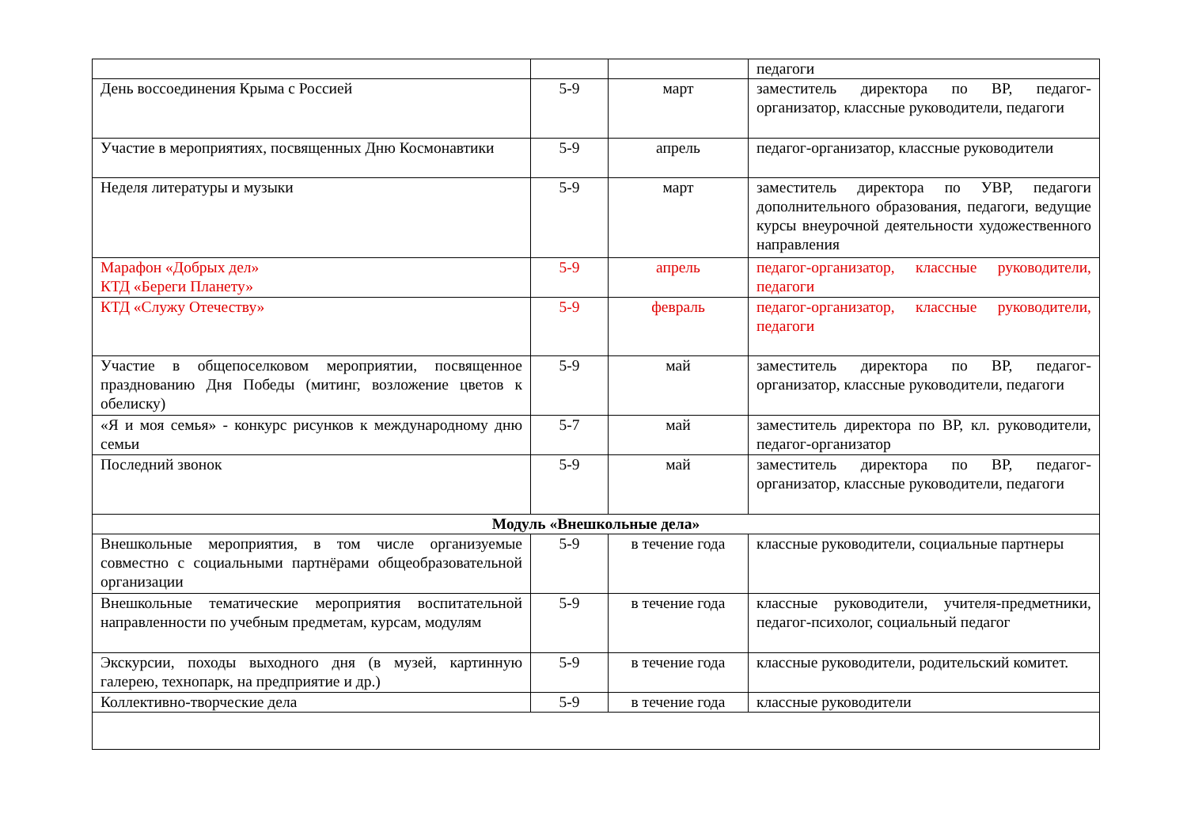| | | | педагоги |
| День воссоединения Крыма с Россией | 5-9 | март | заместитель директора по ВР, педагог-организатор, классные руководители, педагоги |
| Участие в мероприятиях, посвященных Дню Космонавтики | 5-9 | апрель | педагог-организатор, классные руководители |
| Неделя литературы и музыки | 5-9 | март | заместитель директора по УВР, педагоги дополнительного образования, педагоги, ведущие курсы внеурочной деятельности художественного направления |
| Марафон «Добрых дел» КТД «Береги Планету» | 5-9 | апрель | педагог-организатор, классные руководители, педагоги |
| КТД «Служу Отечеству» | 5-9 | февраль | педагог-организатор, классные руководители, педагоги |
| Участие в общепоселковом мероприятии, посвященное празднованию Дня Победы (митинг, возложение цветов к обелиску) | 5-9 | май | заместитель директора по ВР, педагог-организатор, классные руководители, педагоги |
| «Я и моя семья» - конкурс рисунков к международному дню семьи | 5-7 | май | заместитель директора по ВР, кл. руководители, педагог-организатор |
| Последний звонок | 5-9 | май | заместитель директора по ВР, педагог-организатор, классные руководители, педагоги |
| Модуль «Внешкольные дела» | | | |
| Внешкольные мероприятия, в том числе организуемые совместно с социальными партнёрами общеобразовательной организации | 5-9 | в течение года | классные руководители, социальные партнеры |
| Внешкольные тематические мероприятия воспитательной направленности по учебным предметам, курсам, модулям | 5-9 | в течение года | классные руководители, учителя-предметники, педагог-психолог, социальный педагог |
| Экскурсии, походы выходного дня (в музей, картинную галерею, технопарк, на предприятие и др.) | 5-9 | в течение года | классные руководители, родительский комитет. |
| Коллективно-творческие дела | 5-9 | в течение года | классные руководители |